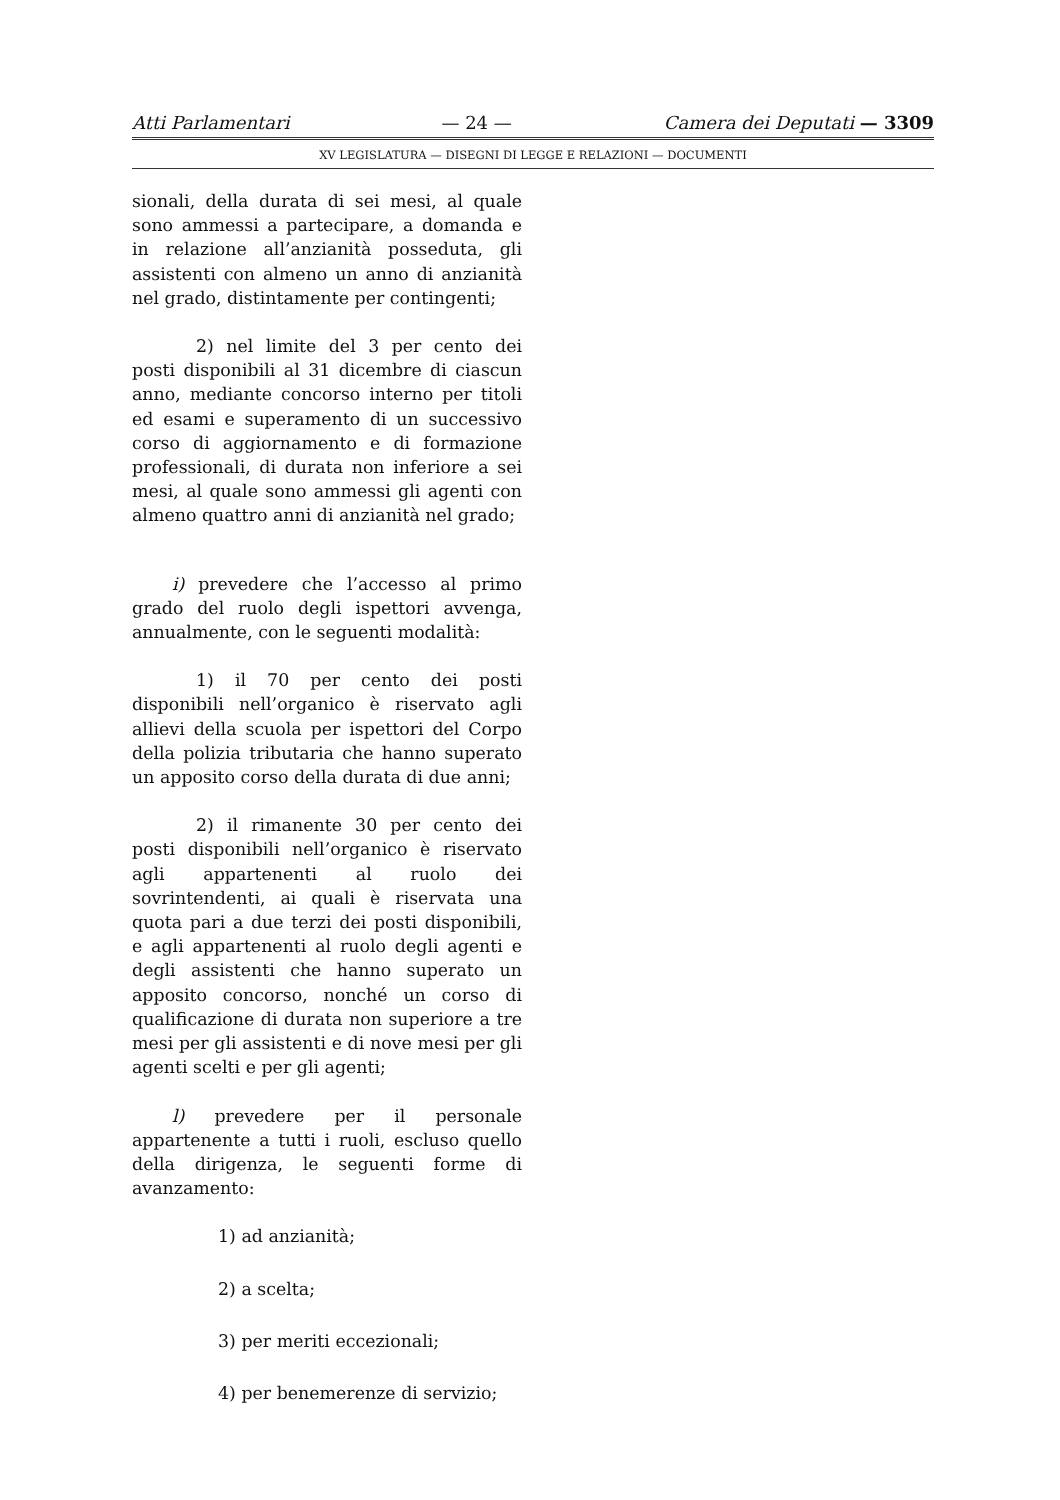Atti Parlamentari — 24 — Camera dei Deputati — 3309
XV LEGISLATURA — DISEGNI DI LEGGE E RELAZIONI — DOCUMENTI
sionali, della durata di sei mesi, al quale sono ammessi a partecipare, a domanda e in relazione all’anzianità posseduta, gli assistenti con almeno un anno di anzianità nel grado, distintamente per contingenti;
2) nel limite del 3 per cento dei posti disponibili al 31 dicembre di ciascun anno, mediante concorso interno per titoli ed esami e superamento di un successivo corso di aggiornamento e di formazione professionali, di durata non inferiore a sei mesi, al quale sono ammessi gli agenti con almeno quattro anni di anzianità nel grado;
i) prevedere che l’accesso al primo grado del ruolo degli ispettori avvenga, annualmente, con le seguenti modalità:
1) il 70 per cento dei posti disponibili nell’organico è riservato agli allievi della scuola per ispettori del Corpo della polizia tributaria che hanno superato un apposito corso della durata di due anni;
2) il rimanente 30 per cento dei posti disponibili nell’organico è riservato agli appartenenti al ruolo dei sovrintendenti, ai quali è riservata una quota pari a due terzi dei posti disponibili, e agli appartenenti al ruolo degli agenti e degli assistenti che hanno superato un apposito concorso, nonché un corso di qualificazione di durata non superiore a tre mesi per gli assistenti e di nove mesi per gli agenti scelti e per gli agenti;
l) prevedere per il personale appartenente a tutti i ruoli, escluso quello della dirigenza, le seguenti forme di avanzamento:
1) ad anzianità;
2) a scelta;
3) per meriti eccezionali;
4) per benemerenze di servizio;